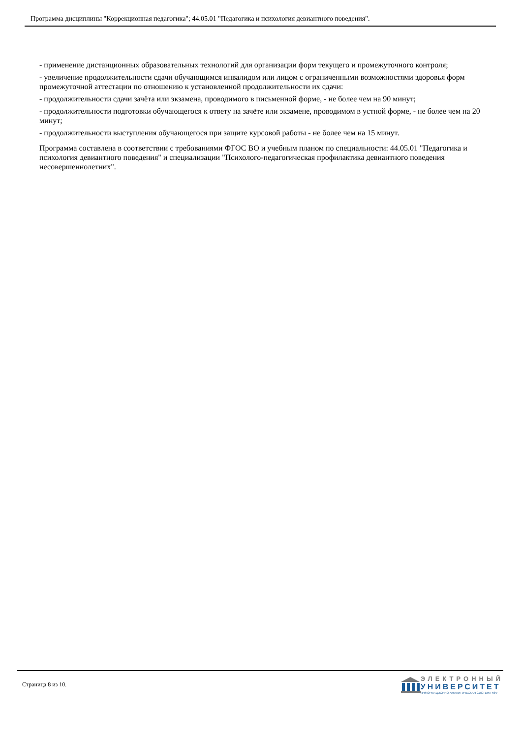Программа дисциплины "Коррекционная педагогика"; 44.05.01 "Педагогика и психология девиантного поведения".
- применение дистанционных образовательных технологий для организации форм текущего и промежуточного контроля;
- увеличение продолжительности сдачи обучающимся инвалидом или лицом с ограниченными возможностями здоровья форм промежуточной аттестации по отношению к установленной продолжительности их сдачи:
- продолжительности сдачи зачёта или экзамена, проводимого в письменной форме, - не более чем на 90 минут;
- продолжительности подготовки обучающегося к ответу на зачёте или экзамене, проводимом в устной форме, - не более чем на 20 минут;
- продолжительности выступления обучающегося при защите курсовой работы - не более чем на 15 минут.
Программа составлена в соответствии с требованиями ФГОС ВО и учебным планом по специальности: 44.05.01 "Педагогика и психология девиантного поведения" и специализации "Психолого-педагогическая профилактика девиантного поведения несовершеннолетних".
Страница 8 из 10.
ЭЛЕКТРОННЫЙ
УНИВЕРСИТЕТ
ИНФОРМАЦИОННО-АНАЛИТИЧЕСКАЯ СИСТЕМА КФУ